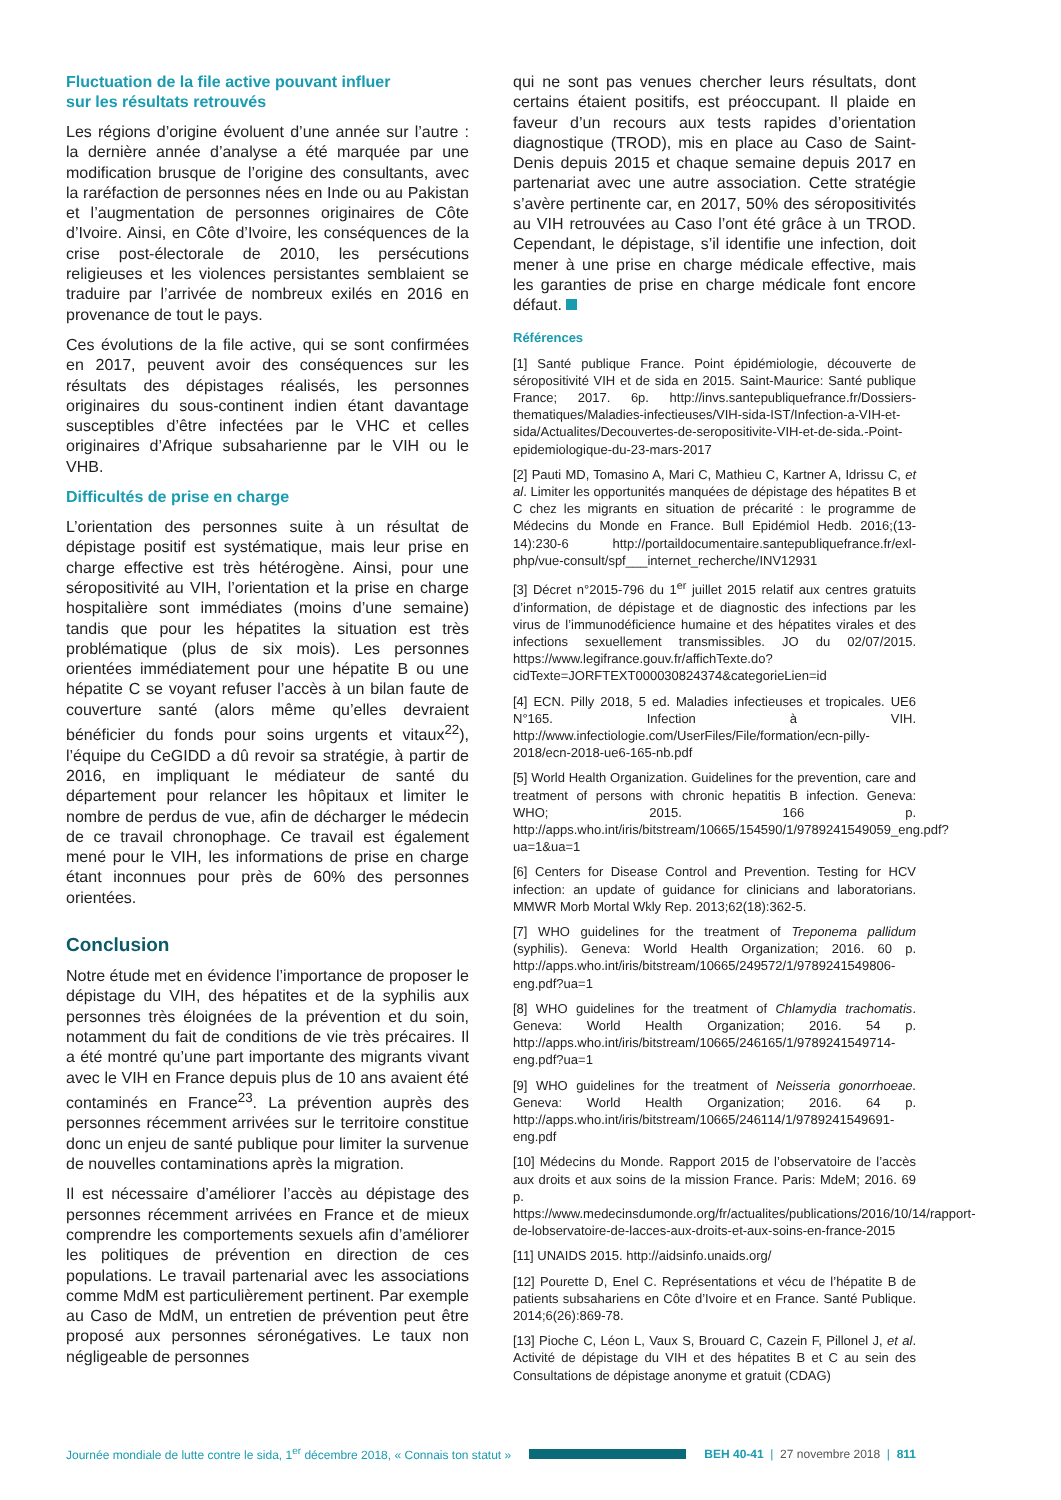Fluctuation de la file active pouvant influer
sur les résultats retrouvés
Les régions d’origine évoluent d’une année sur l’autre : la dernière année d’analyse a été marquée par une modification brusque de l’origine des consultants, avec la raréfaction de personnes nées en Inde ou au Pakistan et l’augmentation de personnes originaires de Côte d’Ivoire. Ainsi, en Côte d’Ivoire, les conséquences de la crise post-électorale de 2010, les persécutions religieuses et les violences persistantes semblaient se traduire par l’arrivée de nombreux exilés en 2016 en provenance de tout le pays.
Ces évolutions de la file active, qui se sont confirmées en 2017, peuvent avoir des conséquences sur les résultats des dépistages réalisés, les personnes originaires du sous-continent indien étant davantage susceptibles d’être infectées par le VHC et celles originaires d’Afrique subsaharienne par le VIH ou le VHB.
Difficultés de prise en charge
L’orientation des personnes suite à un résultat de dépistage positif est systématique, mais leur prise en charge effective est très hétérogène. Ainsi, pour une séropositivité au VIH, l’orientation et la prise en charge hospitalière sont immédiates (moins d’une semaine) tandis que pour les hépatites la situation est très problématique (plus de six mois). Les personnes orientées immédiatement pour une hépatite B ou une hépatite C se voyant refuser l’accès à un bilan faute de couverture santé (alors même qu’elles devraient bénéficier du fonds pour soins urgents et vitaux<sup>22</sup>), l’équipe du CeGIDD a dû revoir sa stratégie, à partir de 2016, en impliquant le médiateur de santé du département pour relancer les hôpitaux et limiter le nombre de perdus de vue, afin de décharger le médecin de ce travail chronophage. Ce travail est également mené pour le VIH, les informations de prise en charge étant inconnues pour près de 60% des personnes orientées.
Conclusion
Notre étude met en évidence l’importance de proposer le dépistage du VIH, des hépatites et de la syphilis aux personnes très éloignées de la prévention et du soin, notamment du fait de conditions de vie très précaires. Il a été montré qu’une part importante des migrants vivant avec le VIH en France depuis plus de 10 ans avaient été contaminés en France<sup>23</sup>. La prévention auprès des personnes récemment arrivées sur le territoire constitue donc un enjeu de santé publique pour limiter la survenue de nouvelles contaminations après la migration.
Il est nécessaire d’améliorer l’accès au dépistage des personnes récemment arrivées en France et de mieux comprendre les comportements sexuels afin d’améliorer les politiques de prévention en direction de ces populations. Le travail partenarial avec les associations comme MdM est particulièrement pertinent. Par exemple au Caso de MdM, un entretien de prévention peut être proposé aux personnes séronégatives. Le taux non négligeable de personnes
qui ne sont pas venues chercher leurs résultats, dont certains étaient positifs, est préoccupant. Il plaide en faveur d’un recours aux tests rapides d’orientation diagnostique (TROD), mis en place au Caso de Saint-Denis depuis 2015 et chaque semaine depuis 2017 en partenariat avec une autre association. Cette stratégie s’avère pertinente car, en 2017, 50% des séropositivités au VIH retrouvées au Caso l’ont été grâce à un TROD. Cependant, le dépistage, s’il identifie une infection, doit mener à une prise en charge médicale effective, mais les garanties de prise en charge médicale font encore défaut.
Références
[1] Santé publique France. Point épidémiologie, découverte de séropositivité VIH et de sida en 2015. Saint-Maurice: Santé publique France; 2017. 6p. http://invs.santepubliquefrance.fr/Dossiers-thematiques/Maladies-infectieuses/VIH-sida-IST/Infection-a-VIH-et-sida/Actualites/Decouvertes-de-seropositivite-VIH-et-de-sida.-Point-epidemiologique-du-23-mars-2017
[2] Pauti MD, Tomasino A, Mari C, Mathieu C, Kartner A, Idrissu C, et al. Limiter les opportunités manquées de dépistage des hépatites B et C chez les migrants en situation de précarité : le programme de Médecins du Monde en France. Bull Epidémiol Hedb. 2016;(13-14):230-6 http://portaildocumentaire.santepubliquefrance.fr/exl-php/vue-consult/spf___internet_recherche/INV12931
[3] Décret n°2015-796 du 1<sup>er</sup> juillet 2015 relatif aux centres gratuits d’information, de dépistage et de diagnostic des infections par les virus de l’immunodéficience humaine et des hépatites virales et des infections sexuellement transmissibles. JO du 02/07/2015. https://www.legifrance.gouv.fr/affichTexte.do?cidTexte=JORFTEXT000030824374&categorieLien=id
[4] ECN. Pilly 2018, 5 ed. Maladies infectieuses et tropicales. UE6 N°165. Infection à VIH. http://www.infectiologie.com/UserFiles/File/formation/ecn-pilly-2018/ecn-2018-ue6-165-nb.pdf
[5] World Health Organization. Guidelines for the prevention, care and treatment of persons with chronic hepatitis B infection. Geneva: WHO; 2015. 166 p. http://apps.who.int/iris/bitstream/10665/154590/1/9789241549059_eng.pdf?ua=1&ua=1
[6] Centers for Disease Control and Prevention. Testing for HCV infection: an update of guidance for clinicians and laboratorians. MMWR Morb Mortal Wkly Rep. 2013;62(18):362-5.
[7] WHO guidelines for the treatment of Treponema pallidum (syphilis). Geneva: World Health Organization; 2016. 60 p. http://apps.who.int/iris/bitstream/10665/249572/1/9789241549806-eng.pdf?ua=1
[8] WHO guidelines for the treatment of Chlamydia trachomatis. Geneva: World Health Organization; 2016. 54 p. http://apps.who.int/iris/bitstream/10665/246165/1/9789241549714-eng.pdf?ua=1
[9] WHO guidelines for the treatment of Neisseria gonorrhoeae. Geneva: World Health Organization; 2016. 64 p. http://apps.who.int/iris/bitstream/10665/246114/1/9789241549691-eng.pdf
[10] Médecins du Monde. Rapport 2015 de l’observatoire de l’accès aux droits et aux soins de la mission France. Paris: MdeM; 2016. 69 p. https://www.medecinsdumonde.org/fr/actualites/publications/2016/10/14/rapport-de-lobservatoire-de-lacces-aux-droits-et-aux-soins-en-france-2015
[11] UNAIDS 2015. http://aidsinfo.unaids.org/
[12] Pourette D, Enel C. Représentations et vécu de l’hépatite B de patients subsahariens en Côte d’Ivoire et en France. Santé Publique. 2014;6(26):869-78.
[13] Pioche C, Léon L, Vaux S, Brouard C, Cazein F, Pillonel J, et al. Activité de dépistage du VIH et des hépatites B et C au sein des Consultations de dépistage anonyme et gratuit (CDAG)
Journée mondiale de lutte contre le sida, 1<sup>er</sup> décembre 2018, « Connais ton statut » BEH 40-41 | 27 novembre 2018 | 811